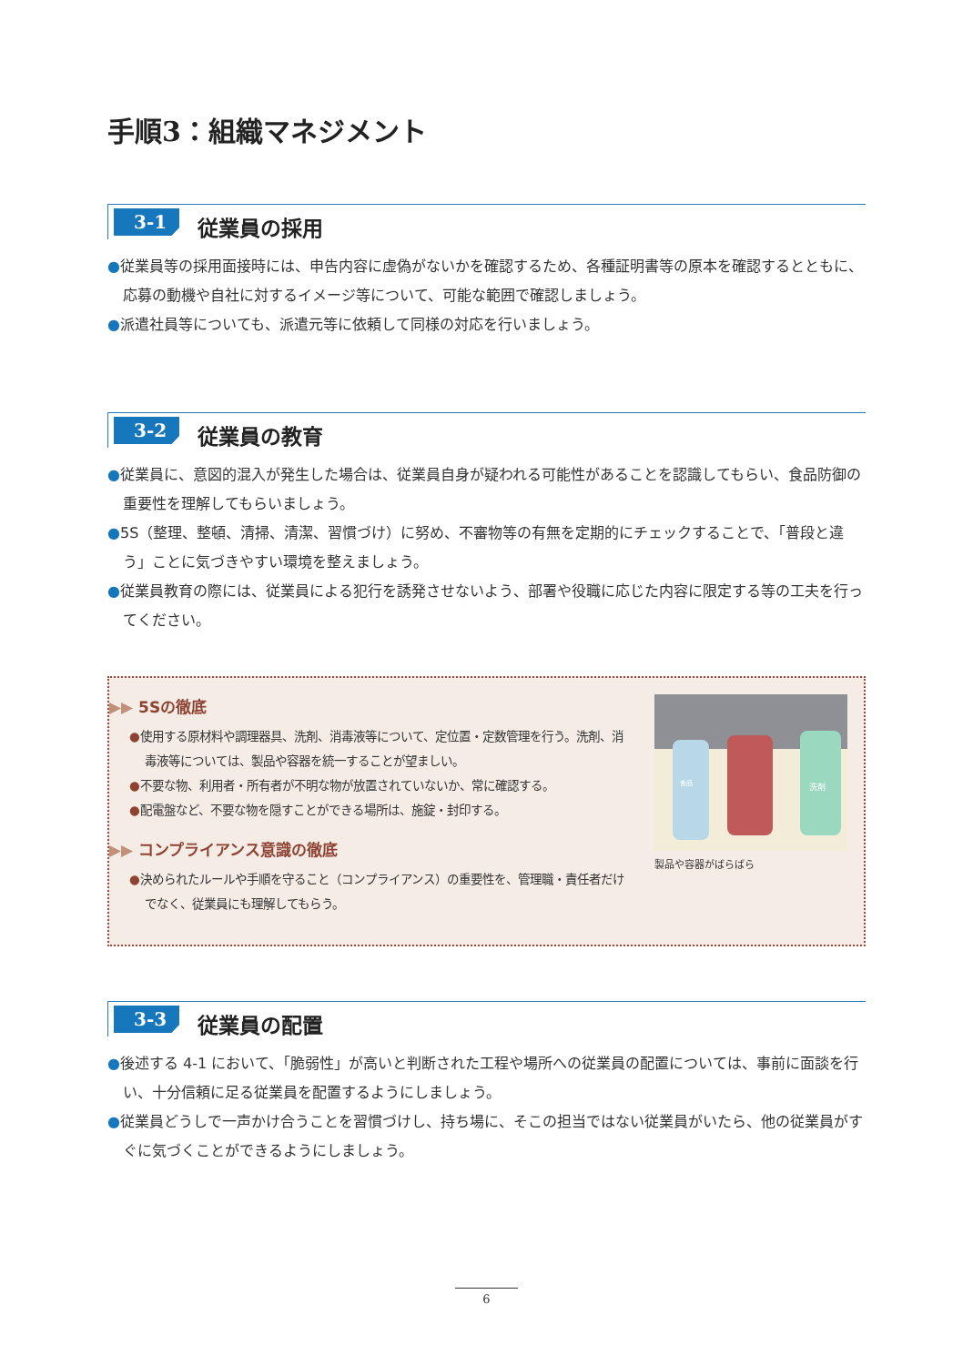手順3：組織マネジメント
3-1
従業員の採用
●従業員等の採用面接時には、申告内容に虚偽がないかを確認するため、各種証明書等の原本を確認するとともに、応募の動機や自社に対するイメージ等について、可能な範囲で確認しましょう。
●派遣社員等についても、派遣元等に依頼して同様の対応を行いましょう。
3-2
従業員の教育
●従業員に、意図的混入が発生した場合は、従業員自身が疑われる可能性があることを認識してもらい、食品防御の重要性を理解してもらいましょう。
●5S（整理、整頓、清掃、清潔、習慣づけ）に努め、不審物等の有無を定期的にチェックすることで、「普段と違う」ことに気づきやすい環境を整えましょう。
●従業員教育の際には、従業員による犯行を誘発させないよう、部署や役職に応じた内容に限定する等の工夫を行ってください。
▶▶ 5Sの徹底
●使用する原材料や調理器具、洗剤、消毒液等について、定位置・定数管理を行う。洗剤、消毒液等については、製品や容器を統一することが望ましい。
●不要な物、利用者・所有者が不明な物が放置されていないか、常に確認する。
●配電盤など、不要な物を隠すことができる場所は、施錠・封印する。
▶▶ コンプライアンス意識の徹底
●決められたルールや手順を守ること（コンプライアンス）の重要性を、管理職・責任者だけでなく、従業員にも理解してもらう。
食品
洗剤
製品や容器がばらばら
3-3
従業員の配置
●後述する 4-1 において、「脆弱性」が高いと判断された工程や場所への従業員の配置については、事前に面談を行い、十分信頼に足る従業員を配置するようにしましょう。
●従業員どうしで一声かけ合うことを習慣づけし、持ち場に、そこの担当ではない従業員がいたら、他の従業員がすぐに気づくことができるようにしましょう。
6